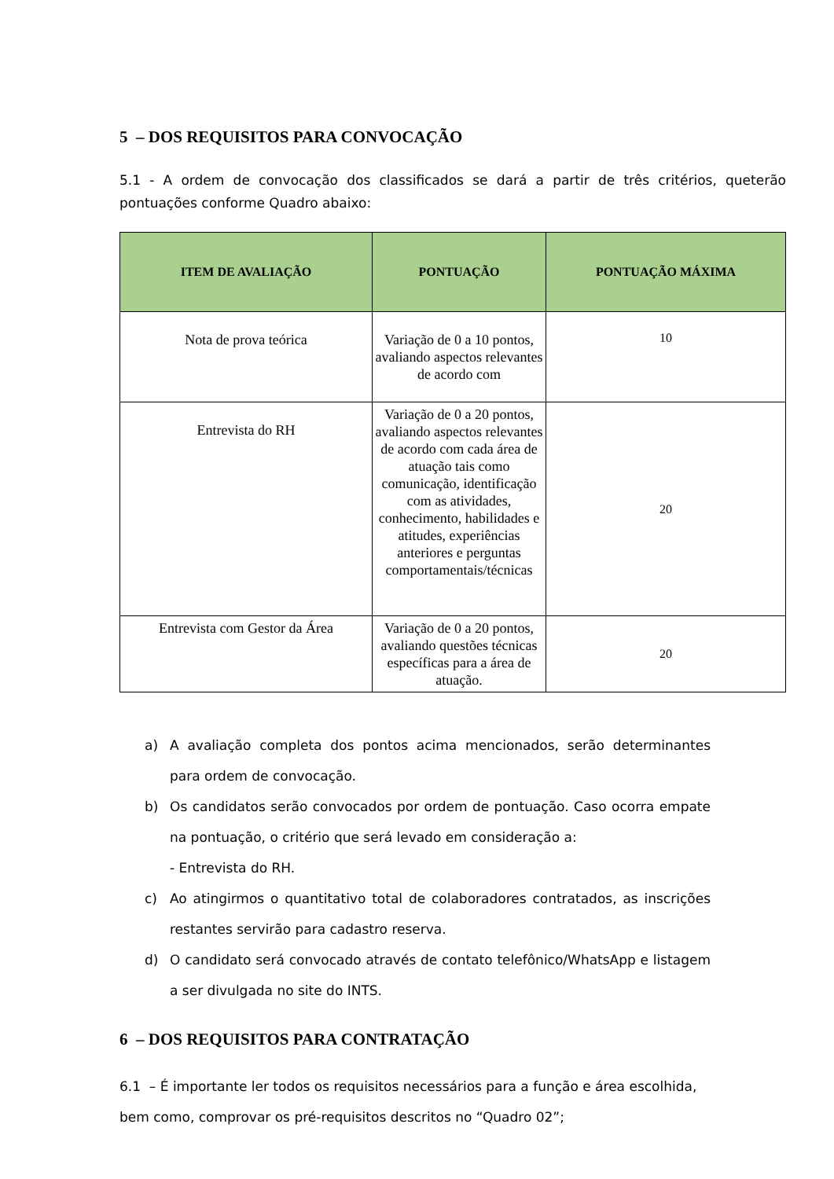5 – DOS REQUISITOS PARA CONVOCAÇÃO
5.1 - A ordem de convocação dos classificados se dará a partir de três critérios, queterão pontuações conforme Quadro abaixo:
| ITEM DE AVALIAÇÃO | PONTUAÇÃO | PONTUAÇÃO MÁXIMA |
| --- | --- | --- |
| Nota de prova teórica | Variação de 0 a 10 pontos, avaliando aspectos relevantes de acordo com | 10 |
| Entrevista do RH | Variação de 0 a 20 pontos, avaliando aspectos relevantes de acordo com cada área de atuação tais como comunicação, identificação com as atividades, conhecimento, habilidades e atitudes, experiências anteriores e perguntas comportamentais/técnicas | 20 |
| Entrevista com Gestor da Área | Variação de 0 a 20 pontos, avaliando questões técnicas específicas para a área de atuação. | 20 |
a) A avaliação completa dos pontos acima mencionados, serão determinantes para ordem de convocação.
b) Os candidatos serão convocados por ordem de pontuação. Caso ocorra empate na pontuação, o critério que será levado em consideração a:
- Entrevista do RH.
c) Ao atingirmos o quantitativo total de colaboradores contratados, as inscrições restantes servirão para cadastro reserva.
d) O candidato será convocado através de contato telefônico/WhatsApp e listagem a ser divulgada no site do INTS.
6 – DOS REQUISITOS PARA CONTRATAÇÃO
6.1 – É importante ler todos os requisitos necessários para a função e área escolhida, bem como, comprovar os pré-requisitos descritos no “Quadro 02”;